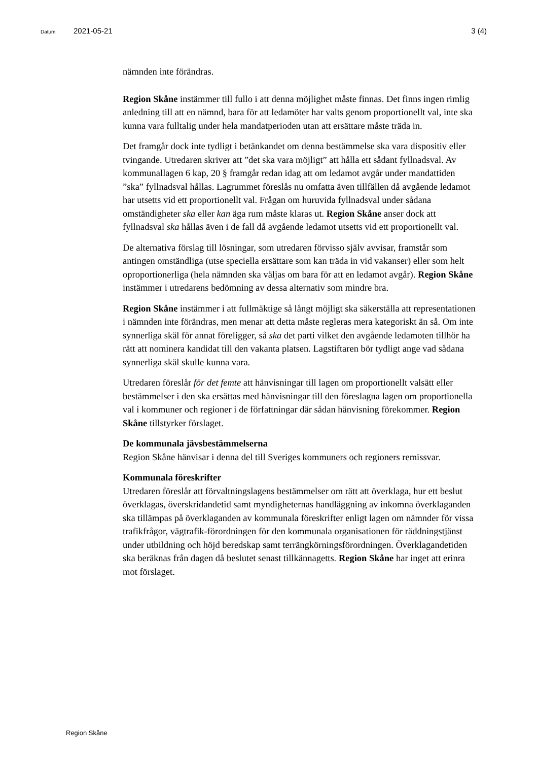Datum 2021-05-21 3 (4)
nämnden inte förändras.
Region Skåne instämmer till fullo i att denna möjlighet måste finnas. Det finns ingen rimlig anledning till att en nämnd, bara för att ledamöter har valts genom proportionellt val, inte ska kunna vara fulltalig under hela mandatperioden utan att ersättare måste träda in.
Det framgår dock inte tydligt i betänkandet om denna bestämmelse ska vara dispositiv eller tvingande. Utredaren skriver att ”det ska vara möjligt” att hålla ett sådant fyllnadsval. Av kommunallagen 6 kap, 20 § framgår redan idag att om ledamot avgår under mandattiden ”ska” fyllnadsval hållas. Lagrummet föreslås nu omfatta även tillfällen då avgående ledamot har utsetts vid ett proportionellt val. Frågan om huruvida fyllnadsval under sådana omständigheter ska eller kan äga rum måste klaras ut. Region Skåne anser dock att fyllnadsval ska hållas även i de fall då avgående ledamot utsetts vid ett proportionellt val.
De alternativa förslag till lösningar, som utredaren förvisso själv avvisar, framstår som antingen omständliga (utse speciella ersättare som kan träda in vid vakanser) eller som helt oproportionerliga (hela nämnden ska väljas om bara för att en ledamot avgår). Region Skåne instämmer i utredarens bedömning av dessa alternativ som mindre bra.
Region Skåne instämmer i att fullmäktige så långt möjligt ska säkerställa att representationen i nämnden inte förändras, men menar att detta måste regleras mera kategoriskt än så. Om inte synnerliga skäl för annat föreligger, så ska det parti vilket den avgående ledamoten tillhör ha rätt att nominera kandidat till den vakanta platsen. Lagstiftaren bör tydligt ange vad sådana synnerliga skäl skulle kunna vara.
Utredaren föreslår för det femte att hänvisningar till lagen om proportionellt valsätt eller bestämmelser i den ska ersättas med hänvisningar till den föreslagna lagen om proportionella val i kommuner och regioner i de författningar där sådan hänvisning förekommer. Region Skåne tillstyrker förslaget.
De kommunala jävsbestämmelserna
Region Skåne hänvisar i denna del till Sveriges kommuners och regioners remissvar.
Kommunala föreskrifter
Utredaren föreslår att förvaltningslagens bestämmelser om rätt att överklaga, hur ett beslut överklagas, överskridandetid samt myndigheternas handläggning av inkomna överklaganden ska tillämpas på överklaganden av kommunala föreskrifter enligt lagen om nämnder för vissa trafikfrågor, vägtrafik-förordningen för den kommunala organisationen för räddningstjänst under utbildning och höjd beredskap samt terrängkörningsförordningen. Överklagandetiden ska beräknas från dagen då beslutet senast tillkännagetts. Region Skåne har inget att erinra mot förslaget.
Region Skåne